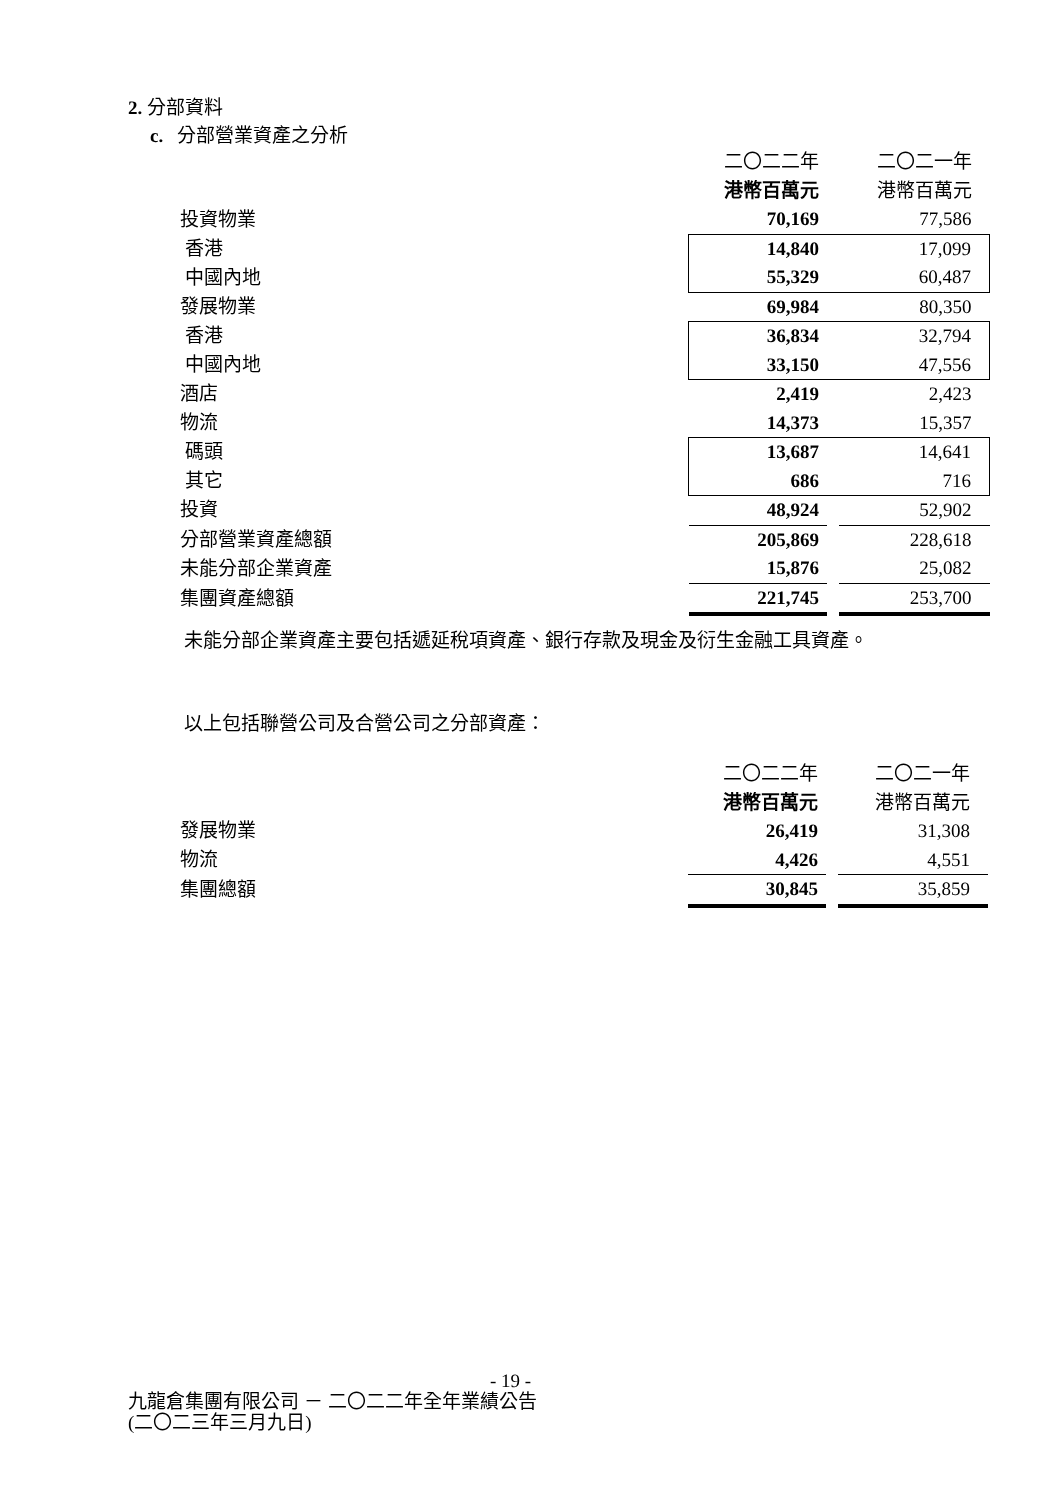2. 分部資料
c. 分部營業資產之分析
| | 二〇二二年 | | 二〇二一年 |
| | 港幣百萬元 | | 港幣百萬元 |
| 投資物業 | 70,169 | | 77,586 |
| 香港 | 14,840 | | 17,099 |
| 中國內地 | 55,329 | | 60,487 |
| 發展物業 | 69,984 | | 80,350 |
| 香港 | 36,834 | | 32,794 |
| 中國內地 | 33,150 | | 47,556 |
| 酒店 | 2,419 | | 2,423 |
| 物流 | 14,373 | | 15,357 |
| 碼頭 | 13,687 | | 14,641 |
| 其它 | 686 | | 716 |
| 投資 | 48,924 | | 52,902 |
| 分部營業資產總額 | 205,869 | | 228,618 |
| 未能分部企業資產 | 15,876 | | 25,082 |
| 集團資產總額 | 221,745 | | 253,700 |
未能分部企業資產主要包括遞延稅項資產、銀行存款及現金及衍生金融工具資產。
以上包括聯營公司及合營公司之分部資產：
| | 二〇二二年 | | 二〇二一年 |
| | 港幣百萬元 | | 港幣百萬元 |
| 發展物業 | 26,419 | | 31,308 |
| 物流 | 4,426 | | 4,551 |
| 集團總額 | 30,845 | | 35,859 |
- 19 -
九龍倉集團有限公司 － 二〇二二年全年業績公告
(二〇二三年三月九日)